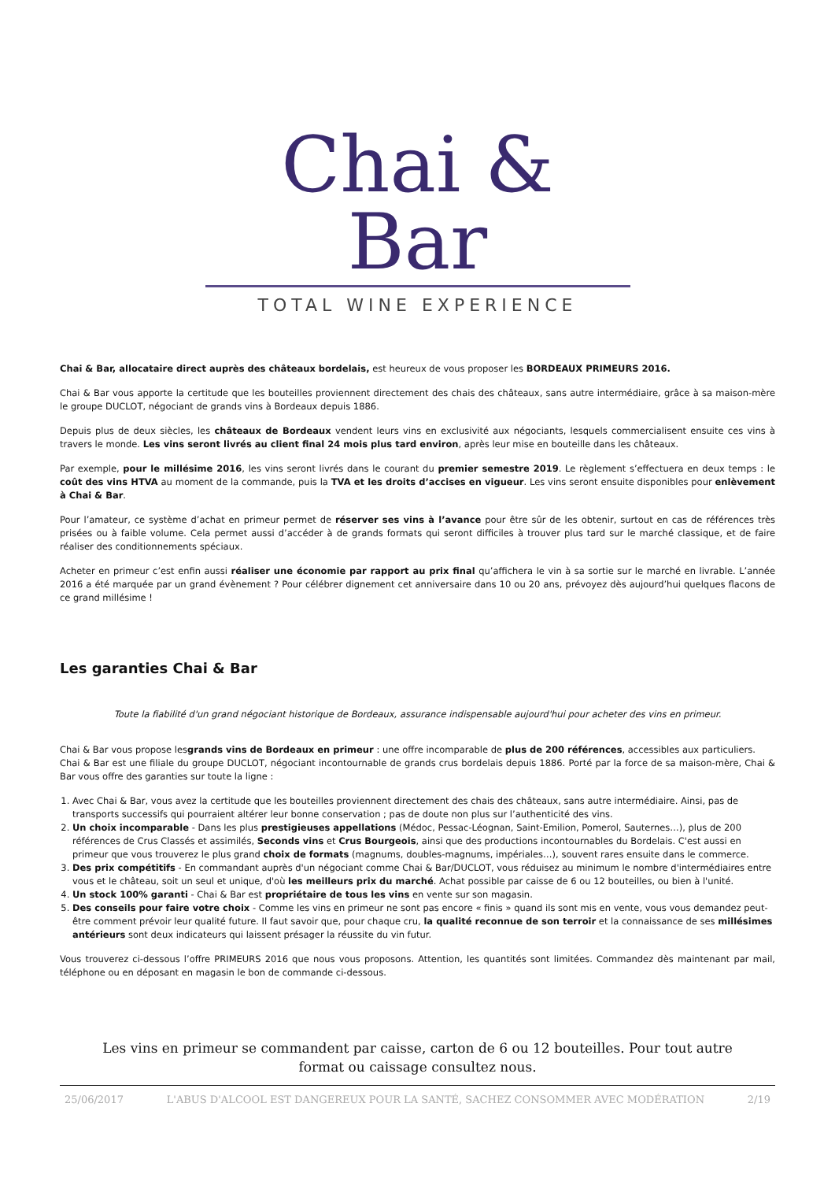Chai & Bar
TOTAL WINE EXPERIENCE
Chai & Bar, allocataire direct auprès des châteaux bordelais, est heureux de vous proposer les BORDEAUX PRIMEURS 2016.
Chai & Bar vous apporte la certitude que les bouteilles proviennent directement des chais des châteaux, sans autre intermédiaire, grâce à sa maison-mère le groupe DUCLOT, négociant de grands vins à Bordeaux depuis 1886.
Depuis plus de deux siècles, les châteaux de Bordeaux vendent leurs vins en exclusivité aux négociants, lesquels commercialisent ensuite ces vins à travers le monde. Les vins seront livrés au client final 24 mois plus tard environ, après leur mise en bouteille dans les châteaux.
Par exemple, pour le millésime 2016, les vins seront livrés dans le courant du premier semestre 2019. Le règlement s’effectuera en deux temps : le coût des vins HTVA au moment de la commande, puis la TVA et les droits d’accises en vigueur. Les vins seront ensuite disponibles pour enlèvement à Chai & Bar.
Pour l’amateur, ce système d’achat en primeur permet de réserver ses vins à l’avance pour être sûr de les obtenir, surtout en cas de références très prisées ou à faible volume. Cela permet aussi d’accéder à de grands formats qui seront difficiles à trouver plus tard sur le marché classique, et de faire réaliser des conditionnements spéciaux.
Acheter en primeur c’est enfin aussi réaliser une économie par rapport au prix final qu’affichera le vin à sa sortie sur le marché en livrable. L’année 2016 a été marquée par un grand évènement ? Pour célébrer dignement cet anniversaire dans 10 ou 20 ans, prévoyez dès aujourd’hui quelques flacons de ce grand millésime !
Les garanties Chai & Bar
Toute la fiabilité d'un grand négociant historique de Bordeaux, assurance indispensable aujourd'hui pour acheter des vins en primeur.
Chai & Bar vous propose lesgrands vins de Bordeaux en primeur : une offre incomparable de plus de 200 références, accessibles aux particuliers.
Chai & Bar est une filiale du groupe DUCLOT, négociant incontournable de grands crus bordelais depuis 1886. Porté par la force de sa maison-mère, Chai & Bar vous offre des garanties sur toute la ligne :
1. Avec Chai & Bar, vous avez la certitude que les bouteilles proviennent directement des chais des châteaux, sans autre intermédiaire. Ainsi, pas de transports successifs qui pourraient altérer leur bonne conservation ; pas de doute non plus sur l’authenticité des vins.
2. Un choix incomparable - Dans les plus prestigieuses appellations (Médoc, Pessac-Léognan, Saint-Emilion, Pomerol, Sauternes…), plus de 200 références de Crus Classés et assimilés, Seconds vins et Crus Bourgeois, ainsi que des productions incontournables du Bordelais. C'est aussi en primeur que vous trouverez le plus grand choix de formats (magnums, doubles-magnums, impériales…), souvent rares ensuite dans le commerce.
3. Des prix compétitifs - En commandant auprès d'un négociant comme Chai & Bar/DUCLOT, vous réduisez au minimum le nombre d'intermédiaires entre vous et le château, soit un seul et unique, d'où les meilleurs prix du marché. Achat possible par caisse de 6 ou 12 bouteilles, ou bien à l'unité.
4. Un stock 100% garanti - Chai & Bar est propriétaire de tous les vins en vente sur son magasin.
5. Des conseils pour faire votre choix - Comme les vins en primeur ne sont pas encore « finis » quand ils sont mis en vente, vous vous demandez peut-être comment prévoir leur qualité future. Il faut savoir que, pour chaque cru, la qualité reconnue de son terroir et la connaissance de ses millésimes antérieurs sont deux indicateurs qui laissent présager la réussite du vin futur.
Vous trouverez ci-dessous l’offre PRIMEURS 2016 que nous vous proposons. Attention, les quantités sont limitées. Commandez dès maintenant par mail, téléphone ou en déposant en magasin le bon de commande ci-dessous.
Les vins en primeur se commandent par caisse, carton de 6 ou 12 bouteilles. Pour tout autre format ou caissage consultez nous.
25/06/2017 L'ABUS D'ALCOOL EST DANGEREUX POUR LA SANTÉ, SACHEZ CONSOMMER AVEC MODÉRATION 2/19